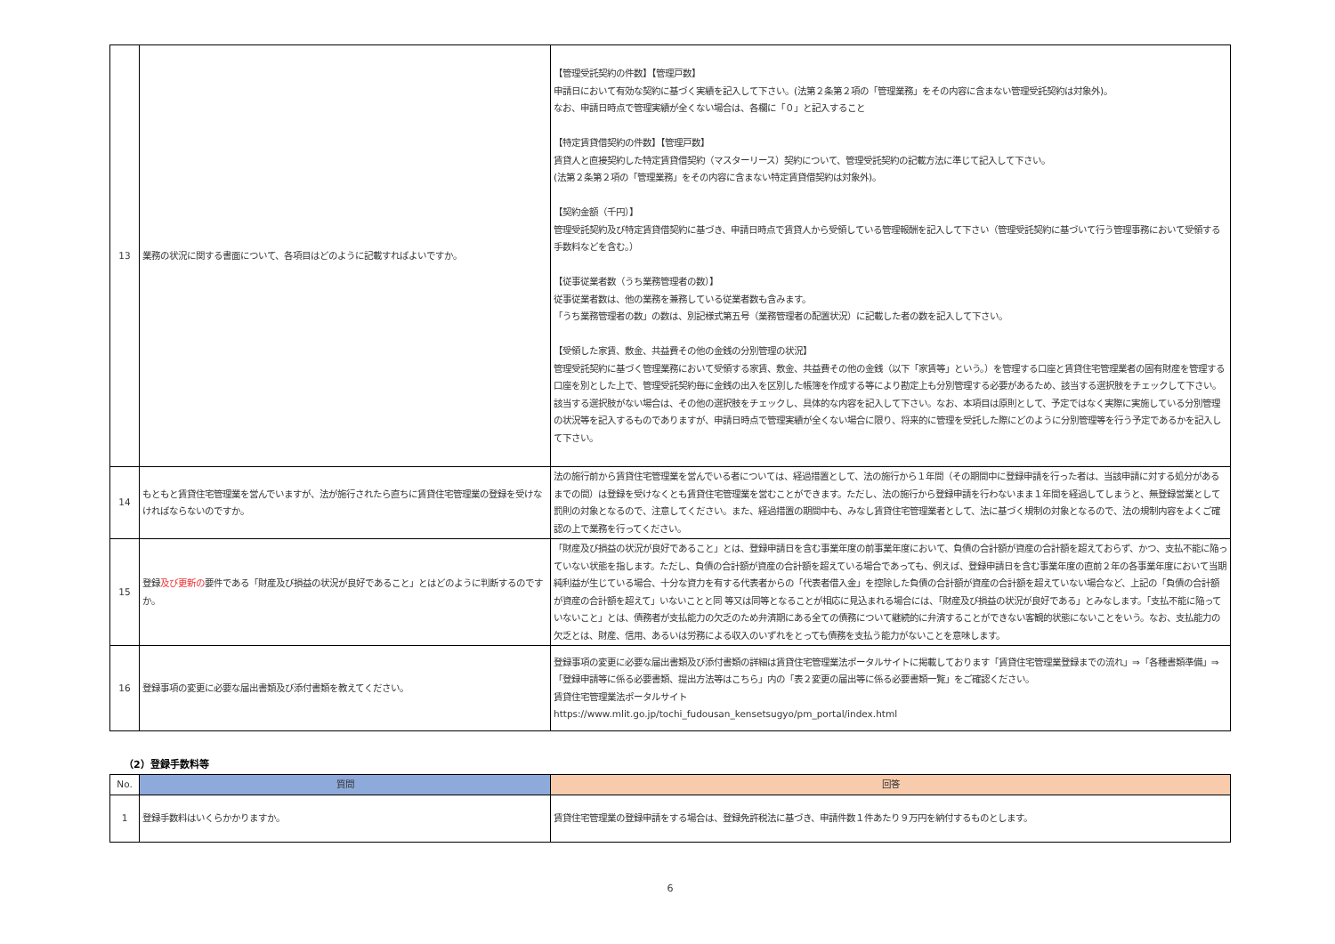| 13 | 業務の状況に関する書面について、各項目はどのように記載すればよいですか。 | 【管理受託契約の件数】【管理戸数】 申請日において有効な契約に基づく実績を記入して下さい。(法第２条第２項の「管理業務」をその内容に含まない管理受託契約は対象外)。 なお、申請日時点で管理実績が全くない場合は、各欄に「０」と記入すること 【特定賃貸借契約の件数】【管理戸数】 賃貸人と直接契約した特定賃貸借契約（マスターリース）契約について、管理受託契約の記載方法に準じて記入して下さい。 (法第２条第２項の「管理業務」をその内容に含まない特定賃貸借契約は対象外)。 【契約金額（千円）】 管理受託契約及び特定賃貸借契約に基づき、申請日時点で賃貸人から受領している管理報酬を記入して下さい（管理受託契約に基づいて行う管理事務において受領する手数料などを含む。） 【従事従業者数（うち業務管理者の数）】 従事従業者数は、他の業務を兼務している従業者数も含みます。 「うち業務管理者の数」の数は、別記様式第五号（業務管理者の配置状況）に記載した者の数を記入して下さい。 【受領した家賃、敷金、共益費その他の金銭の分別管理の状況】 管理受託契約に基づく管理業務において受領する家賃、敷金、共益費その他の金銭（以下「家賃等」という。）を管理する口座と賃貸住宅管理業者の固有財産を管理する口座を別とした上で、管理受託契約毎に金銭の出入を区別した帳簿を作成する等により勘定上も分別管理する必要があるため、該当する選択肢をチェックして下さい。該当する選択肢がない場合は、その他の選択肢をチェックし、具体的な内容を記入して下さい。なお、本項目は原則として、予定ではなく実際に実施している分別管理の状況等を記入するものでありますが、申請日時点で管理実績が全くない場合に限り、将来的に管理を受託した際にどのように分別管理等を行う予定であるかを記入して下さい。 |
| 14 | もともと賃貸住宅管理業を営んでいますが、法が施行されたら直ちに賃貸住宅管理業の登録を受けなければならないのですか。 | 法の施行前から賃貸住宅管理業を営んでいる者については、経過措置として、法の施行から１年間（その期間中に登録申請を行った者は、当該申請に対する処分があるまでの間）は登録を受けなくとも賃貸住宅管理業を営むことができます。ただし、法の施行から登録申請を行わないまま１年間を経過してしまうと、無登録営業として罰則の対象となるので、注意してください。また、経過措置の期間中も、みなし賃貸住宅管理業者として、法に基づく規制の対象となるので、法の規制内容をよくご確認の上で業務を行ってください。 |
| 15 | 登録 及び更新の 要件である「財産及び損益の状況が良好であること」とはどのように判断するのですか。 | 「財産及び損益の状況が良好であること」とは、登録申請日を含む事業年度の前事業年度において、負債の合計額が資産の合計額を超えておらず、かつ、支払不能に陥っていない状態を指します。ただし、負債の合計額が資産の合計額を超えている場合であっても、例えば、登録申請日を含む事業年度の直前２年の各事業年度において当期純利益が生じている場合、十分な資力を有する代表者からの「代表者借入金」を控除した負債の合計額が資産の合計額を超えていない場合など、上記の「負債の合計額が資産の合計額を超えて」いないことと同 等又は同等となることが相応に見込まれる場合には、「財産及び損益の状況が良好である」とみなします。「支払不能に陥っていないこと」とは、債務者が支払能力の欠乏のため弁済期にある全ての債務について継続的に弁済することができない客観的状態にないことをいう。なお、支払能力の欠乏とは、財産、信用、あるいは労務による収入のいずれをとっても債務を支払う能力がないことを意味します。 |
| 16 | 登録事項の変更に必要な届出書類及び添付書類を教えてください。 | 登録事項の変更に必要な届出書類及び添付書類の詳細は賃貸住宅管理業法ポータルサイトに掲載しております「賃貸住宅管理業登録までの流れ」⇒「各種書類準備」⇒「登録申請等に係る必要書類、提出方法等はこちら」内の「表２変更の届出等に係る必要書類一覧」をご確認ください。 賃貸住宅管理業法ポータルサイト https://www.mlit.go.jp/tochi_fudousan_kensetsugyo/pm_portal/index.html |
（2）登録手数料等
| No. | 質問 | 回答 |
| --- | --- | --- |
| 1 | 登録手数料はいくらかかりますか。 | 賃貸住宅管理業の登録申請をする場合は、登録免許税法に基づき、申請件数１件あたり９万円を納付するものとします。 |
6